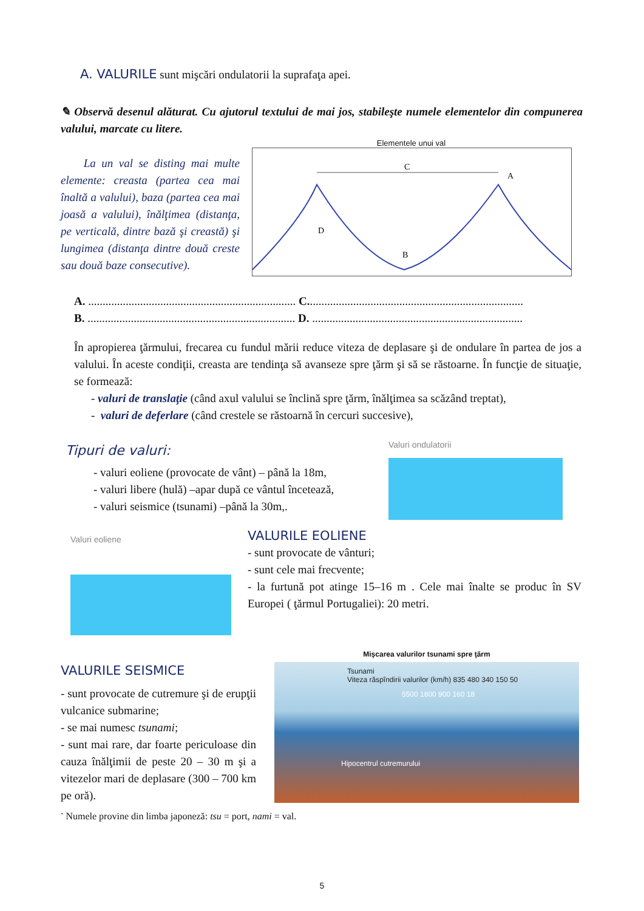A. VALURILE sunt mişcări ondulatorii la suprafaţa apei.
✎ Observă desenul alăturat. Cu ajutorul textului de mai jos, stabileşte numele elementelor din compunerea valului, marcate cu litere.
La un val se disting mai multe elemente: creasta (partea cea mai înaltă a valului), baza (partea cea mai joasă a valului), înălţimea (distanţa, pe verticală, dintre bază şi creastă) şi lungimea (distanţa dintre două creste sau două baze consecutive).
Elementele unui val
C
A
D
B
A. ........................................................................ C...........................................................................
B. ........................................................................ D. .........................................................................
În apropierea ţărmului, frecarea cu fundul mării reduce viteza de deplasare şi de ondulare în partea de jos a valului. În aceste condiţii, creasta are tendinţa să avanseze spre ţărm şi să se răstoarne. În funcţie de situaţie, se formează:
- valuri de translaţie (când axul valului se înclină spre ţărm, înălţimea sa scăzând treptat),
- valuri de deferlare (când crestele se răstoarnă în cercuri succesive),
Tipuri de valuri:
- valuri eoliene (provocate de vânt) – până la 18m,
- valuri libere (hulă) –apar după ce vântul încetează,
- valuri seismice (tsunami) –până la 30m,.
Valuri ondulatorii
Valuri eoliene
VALURILE EOLIENE
- sunt provocate de vânturi;
- sunt cele mai frecvente;
- la furtună pot atinge 15–16 m . Cele mai înalte se produc în SV Europei ( ţărmul Portugaliei): 20 metri.
VALURILE SEISMICE
- sunt provocate de cutremure şi de erupţii vulcanice submarine;
- se mai numesc tsunami;
- sunt mai rare, dar foarte periculoase din cauza înălţimii de peste 20 – 30 m şi a vitezelor mari de deplasare (300 – 700 km pe oră).
Mişcarea valurilor tsunami spre ţărm
Tsunami
Viteza răspîndirii valurilor (km/h) 835 480 340 150 50
5500 1800 900 160 18
Hipocentrul cutremurului
<sup>-</sup> Numele provine din limba japoneză: tsu = port, nami = val.
5